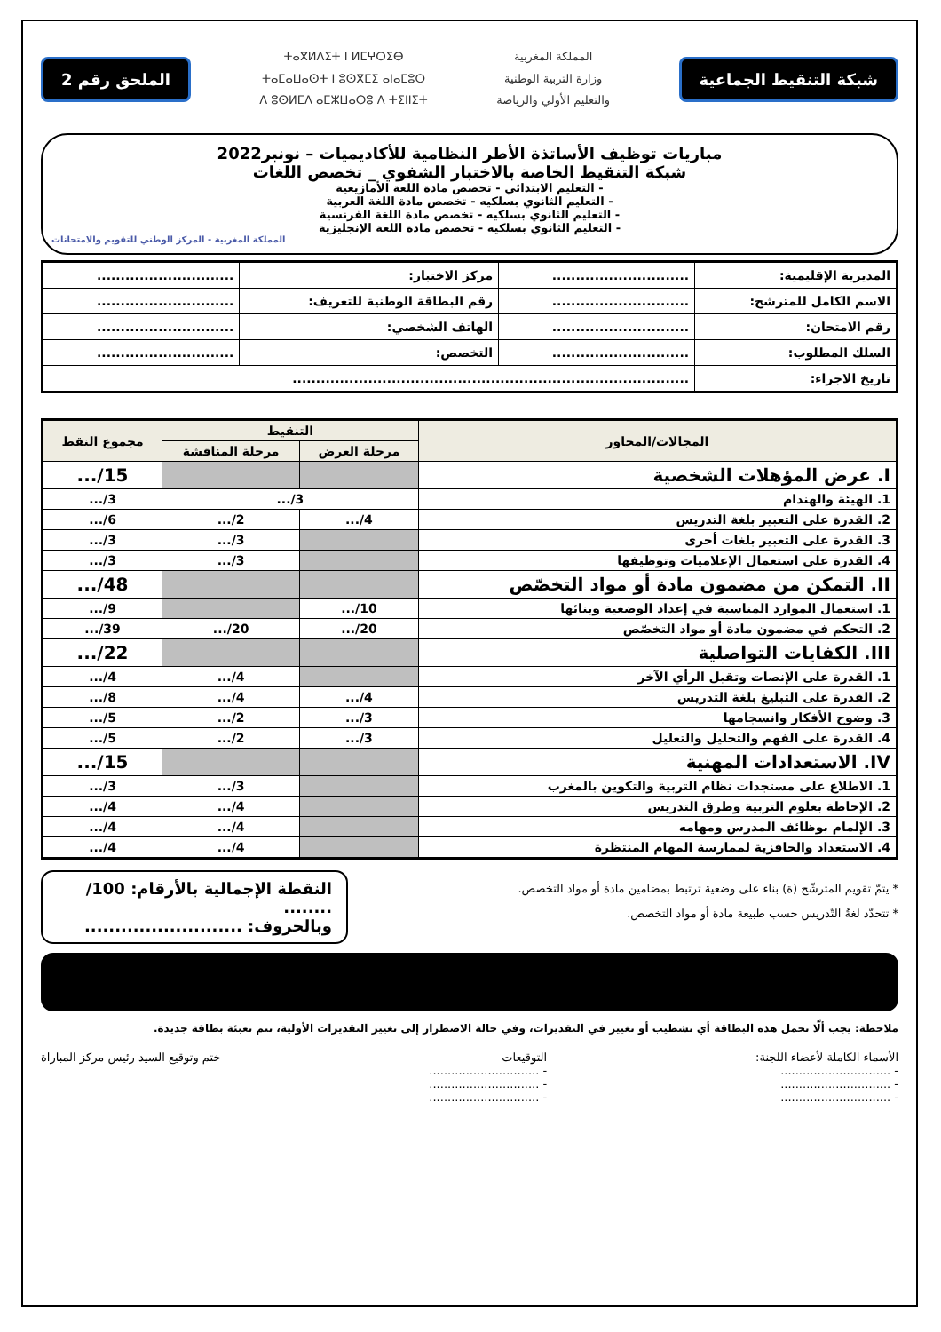شبكة التنقيط الجماعية
المملكة المغربية
وزارة التربية الوطنية
والتعليم الأولي والرياضة
ⵜⴰⴳⵍⴷⵉⵜ ⵏ ⵍⵎⵖⵔⵉⴱ
ⵜⴰⵎⴰⵡⴰⵙⵜ ⵏ ⵓⵙⴳⵎⵉ ⴰⵏⴰⵎⵓⵔ
ⴷ ⵓⵙⵍⵎⴷ ⴰⵎⵣⵡⴰⵔⵓ ⴷ ⵜⵉⵏⵏⵉⵜ
الملحق رقم 2
مباريات توظيف الأساتذة الأطر النظامية للأكاديميات – نونبر2022
شبكة التنقيط الخاصة بالاختبار الشفوي _ تخصص اللغات
- التعليم الابتدائي - تخصص مادة اللغة الأمازيغية
- التعليم الثانوي بسلكيه - تخصص مادة اللغة العربية
- التعليم الثانوي بسلكيه - تخصص مادة اللغة الفرنسية
- التعليم الثانوي بسلكيه - تخصص مادة اللغة الإنجليزية
المملكة المغربية - المركز الوطني للتقويم والامتحانات
| المديرية الإقليمية: | ............................. | مركز الاختبار: | ............................. |
| الاسم الكامل للمترشح: | ............................. | رقم البطاقة الوطنية للتعريف: | ............................. |
| رقم الامتحان: | ............................. | الهاتف الشخصي: | ............................. |
| السلك المطلوب: | ............................. | التخصص: | ............................. |
| تاريخ الاجراء: | .................................................................................... | | |
| المجالات/المحاور | التنقيط | | مجموع النقط |
| --- | --- | --- | --- |
| | مرحلة العرض | مرحلة المناقشة | |
| I. عرض المؤهلات الشخصية | | | 15/... |
| 1. الهيئة والهندام | 3/... | | 3/... |
| 2. القدرة على التعبير بلغة التدريس | 4/... | 2/... | 6/... |
| 3. القدرة على التعبير بلغات أخرى | | 3/... | 3/... |
| 4. القدرة على استعمال الإعلاميات وتوظيفها | | 3/... | 3/... |
| II. التمكن من مضمون مادة أو مواد التخصّص | | | 48/... |
| 1. استعمال الموارد المناسبة في إعداد الوضعية وبنائها | 10/... | | 9/... |
| 2. التحكم في مضمون مادة أو مواد التخصّص | 20/... | 20/... | 39/... |
| III. الكفايات التواصلية | | | 22/... |
| 1. القدرة على الإنصات وتقبل الرأي الآخر | | 4/... | 4/... |
| 2. القدرة على التبليغ بلغة التدريس | 4/... | 4/... | 8/... |
| 3. وضوح الأفكار وانسجامها | 3/... | 2/... | 5/... |
| 4. القدرة على الفهم والتحليل والتعليل | 3/... | 2/... | 5/... |
| IV. الاستعدادات المهنية | | | 15/... |
| 1. الاطلاع على مستجدات نظام التربية والتكوين بالمغرب | | 3/... | 3/... |
| 2. الإحاطة بعلوم التربية وطرق التدريس | | 4/... | 4/... |
| 3. الإلمام بوظائف المدرس ومهامه | | 4/... | 4/... |
| 4. الاستعداد والحافزية لممارسة المهام المنتظرة | | 4/... | 4/... |
* يتمّ تقويم المترشّح (ة) بناء على وضعية ترتبط بمضامين مادة أو مواد التخصص.
* تتحدّد لغةُ التّدريس حسب طبيعة مادة أو مواد التخصص.
النقطة الإجمالية بالأرقام: 100/ ........
وبالحروف: ..........................
ملاحظة: يجب ألّا تحمل هذه البطاقة أي تشطيب أو تغيير في التقديرات، وفي حالة الاضطرار إلى تغيير التقديرات الأولية، تتم تعبئة بطاقة جديدة.
الأسماء الكاملة لأعضاء اللجنة:
- ..............................
- ..............................
- ..............................
التوقيعات
- ..............................
- ..............................
- ..............................
ختم وتوقيع السيد رئيس مركز المباراة